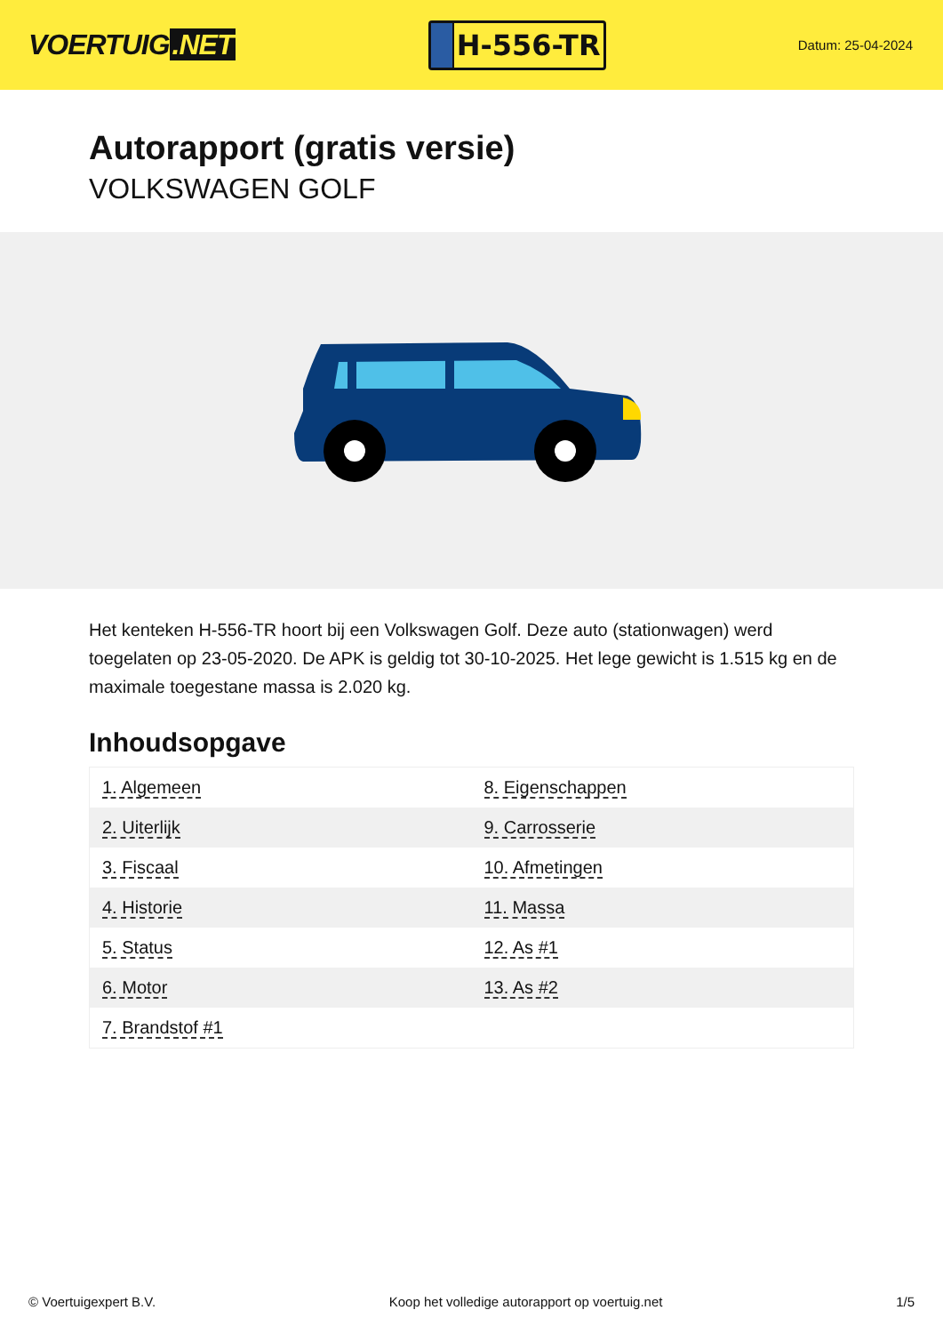VOERTUIG.NET
H-556-TR
Datum: 25-04-2024
Autorapport (gratis versie)
VOLKSWAGEN GOLF
Het kenteken H-556-TR hoort bij een Volkswagen Golf. Deze auto (stationwagen) werd toegelaten op 23-05-2020. De APK is geldig tot 30-10-2025. Het lege gewicht is 1.515 kg en de maximale toegestane massa is 2.020 kg.
Inhoudsopgave
| 1. Algemeen | 8. Eigenschappen |
| 2. Uiterlijk | 9. Carrosserie |
| 3. Fiscaal | 10. Afmetingen |
| 4. Historie | 11. Massa |
| 5. Status | 12. As #1 |
| 6. Motor | 13. As #2 |
| 7. Brandstof #1 | |
© Voertuigexpert B.V. Koop het volledige autorapport op voertuig.net 1/5